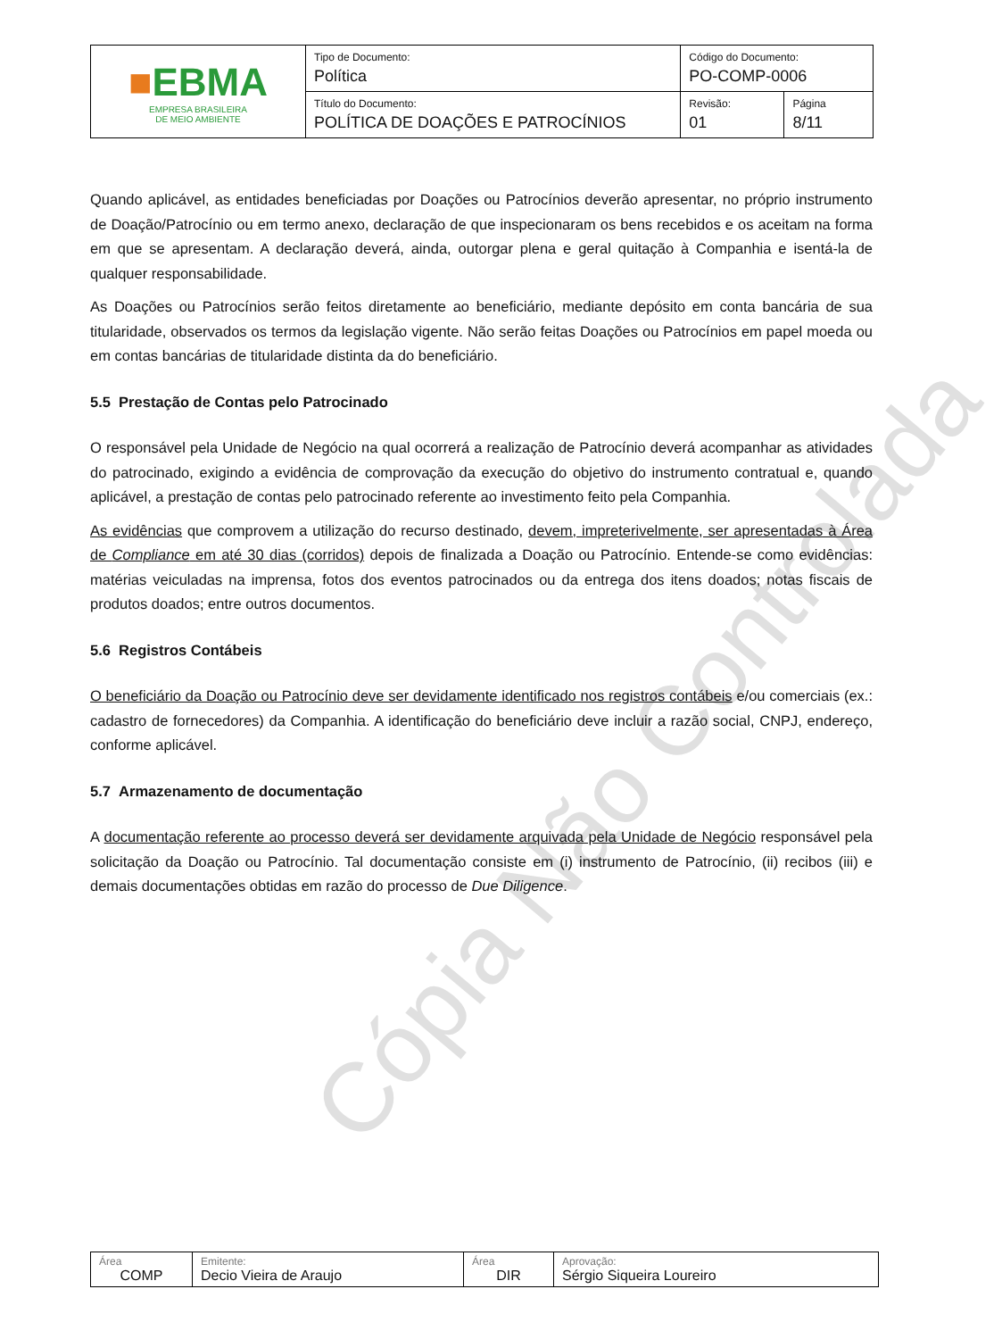Cópia Não Controlada
| ■ EBMA EMPRESA BRASILEIRA DE MEIO AMBIENTE | Tipo de Documento: Política | Código do Documento: PO-COMP-0006 | |
| | Título do Documento: POLÍTICA DE DOAÇÕES E PATROCÍNIOS | Revisão: 01 | Página 8/11 |
Quando aplicável, as entidades beneficiadas por Doações ou Patrocínios deverão apresentar, no próprio instrumento de Doação/Patrocínio ou em termo anexo, declaração de que inspecionaram os bens recebidos e os aceitam na forma em que se apresentam. A declaração deverá, ainda, outorgar plena e geral quitação à Companhia e isentá-la de qualquer responsabilidade.
As Doações ou Patrocínios serão feitos diretamente ao beneficiário, mediante depósito em conta bancária de sua titularidade, observados os termos da legislação vigente. Não serão feitas Doações ou Patrocínios em papel moeda ou em contas bancárias de titularidade distinta da do beneficiário.
5.5 Prestação de Contas pelo Patrocinado
O responsável pela Unidade de Negócio na qual ocorrerá a realização de Patrocínio deverá acompanhar as atividades do patrocinado, exigindo a evidência de comprovação da execução do objetivo do instrumento contratual e, quando aplicável, a prestação de contas pelo patrocinado referente ao investimento feito pela Companhia.
As evidências que comprovem a utilização do recurso destinado, devem, impreterivelmente, ser apresentadas à Área de Compliance em até 30 dias (corridos) depois de finalizada a Doação ou Patrocínio. Entende-se como evidências: matérias veiculadas na imprensa, fotos dos eventos patrocinados ou da entrega dos itens doados; notas fiscais de produtos doados; entre outros documentos.
5.6 Registros Contábeis
O beneficiário da Doação ou Patrocínio deve ser devidamente identificado nos registros contábeis e/ou comerciais (ex.: cadastro de fornecedores) da Companhia. A identificação do beneficiário deve incluir a razão social, CNPJ, endereço, conforme aplicável.
5.7 Armazenamento de documentação
A documentação referente ao processo deverá ser devidamente arquivada pela Unidade de Negócio responsável pela solicitação da Doação ou Patrocínio. Tal documentação consiste em (i) instrumento de Patrocínio, (ii) recibos (iii) e demais documentações obtidas em razão do processo de Due Diligence.
| Área COMP | Emitente: Decio Vieira de Araujo | Área DIR | Aprovação: Sérgio Siqueira Loureiro |